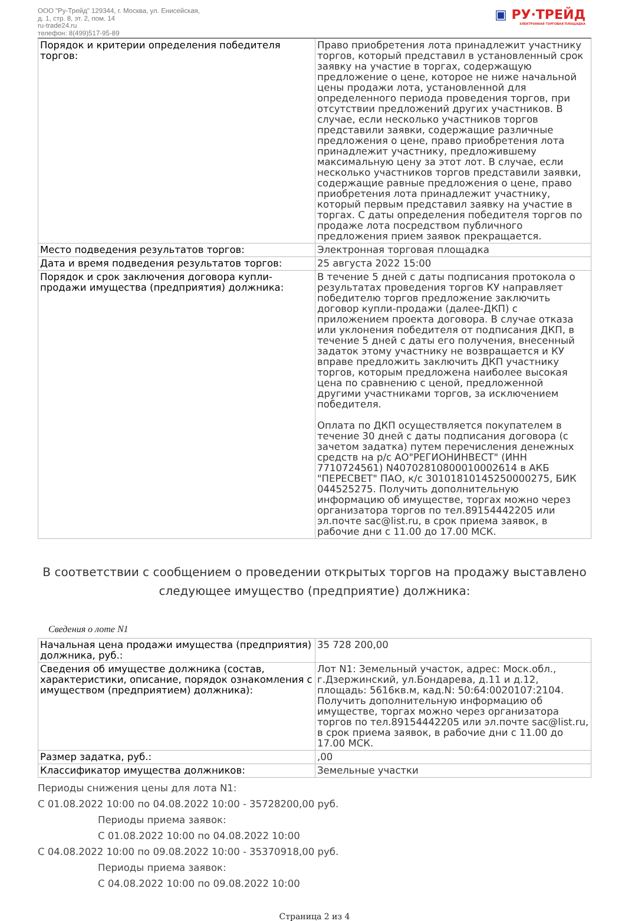ООО "Ру-Трейд" 129344, г. Москва, ул. Енисейская,
д. 1, стр. 8, эт. 2, пом. 14
ru-trade24.ru
телефон: 8(499)517-95-89
▣ РУ·ТРЕЙД
ЭЛЕКТРОННАЯ ТОРГОВАЯ ПЛОЩАДКА
| Порядок и критерии определения победителя торгов: | Право приобретения лота принадлежит участнику торгов, который представил в установленный срок заявку на участие в торгах, содержащую предложение о цене, которое не ниже начальной цены продажи лота, установленной для определенного периода проведения торгов, при отсутствии предложений других участников. В случае, если несколько участников торгов представили заявки, содержащие различные предложения о цене, право приобретения лота принадлежит участнику, предложившему максимальную цену за этот лот. В случае, если несколько участников торгов представили заявки, содержащие равные предложения о цене, право приобретения лота принадлежит участнику, который первым представил заявку на участие в торгах. С даты определения победителя торгов по продаже лота посредством публичного предложения прием заявок прекращается. |
| Место подведения результатов торгов: | Электронная торговая площадка |
| Дата и время подведения результатов торгов: | 25 августа 2022 15:00 |
| Порядок и срок заключения договора купли-продажи имущества (предприятия) должника: | В течение 5 дней с даты подписания протокола о результатах проведения торгов КУ направляет победителю торгов предложение заключить договор купли-продажи (далее-ДКП) с приложением проекта договора. В случае отказа или уклонения победителя от подписания ДКП, в течение 5 дней с даты его получения, внесенный задаток этому участнику не возвращается и КУ вправе предложить заключить ДКП участнику торгов, которым предложена наиболее высокая цена по сравнению с ценой, предложенной другими участниками торгов, за исключением победителя. Оплата по ДКП осуществляется покупателем в течение 30 дней с даты подписания договора (с зачетом задатка) путем перечисления денежных средств на р/с АО"РЕГИОНИНВЕСТ" (ИНН 7710724561) N40702810800010002614 в АКБ "ПЕРЕСВЕТ" ПАО, к/с 30101810145250000275, БИК 044525275. Получить дополнительную информацию об имуществе, торгах можно через организатора торгов по тел.89154442205 или эл.почте sac@list.ru, в срок приема заявок, в рабочие дни с 11.00 до 17.00 МСК. |
В соответствии с сообщением о проведении открытых торгов на продажу выставлено следующее имущество (предприятие) должника:
Сведения о лоте N1
| Начальная цена продажи имущества (предприятия) должника, руб.: | 35 728 200,00 |
| Сведения об имуществе должника (состав, характеристики, описание, порядок ознакомления с имуществом (предприятием) должника): | Лот N1: Земельный участок, адрес: Моск.обл., г.Дзержинский, ул.Бондарева, д.11 и д.12, площадь: 5616кв.м, кад.N: 50:64:0020107:2104. Получить дополнительную информацию об имуществе, торгах можно через организатора торгов по тел.89154442205 или эл.почте sac@list.ru, в срок приема заявок, в рабочие дни с 11.00 до 17.00 МСК. |
| Размер задатка, руб.: | ,00 |
| Классификатор имущества должников: | Земельные участки |
Периоды снижения цены для лота N1:
С 01.08.2022 10:00 по 04.08.2022 10:00 - 35728200,00 руб.
Периоды приема заявок:
С 01.08.2022 10:00 по 04.08.2022 10:00
С 04.08.2022 10:00 по 09.08.2022 10:00 - 35370918,00 руб.
Периоды приема заявок:
С 04.08.2022 10:00 по 09.08.2022 10:00
Страница 2 из 4